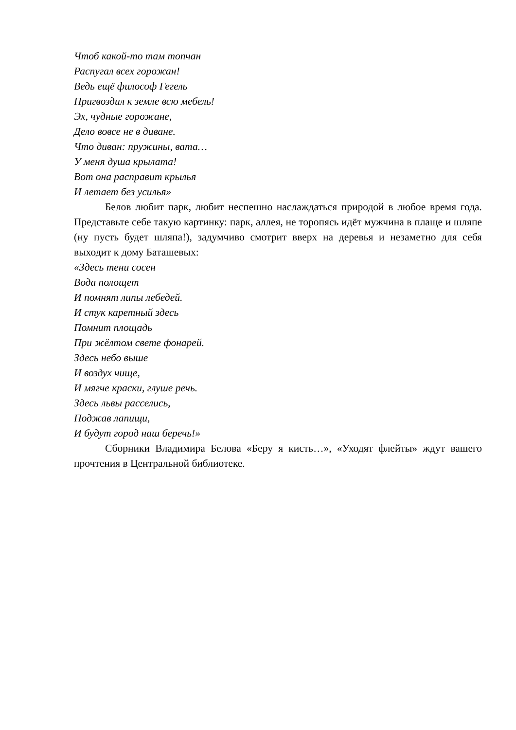Чтоб какой-то там топчан
Распугал всех горожан!
Ведь ещё философ Гегель
Пригвоздил к земле всю мебель!
Эх, чудные горожане,
Дело вовсе не в диване.
Что диван: пружины, вата…
У меня душа крылата!
Вот она расправит крылья
И летает без усилья»
Белов любит парк, любит неспешно наслаждаться природой в любое время года. Представьте себе такую картинку: парк, аллея, не торопясь идёт мужчина в плаще и шляпе (ну пусть будет шляпа!), задумчиво смотрит вверх на деревья и незаметно для себя выходит к дому Баташевых:
«Здесь тени сосен
Вода полощет
И помнят липы лебедей.
И стук каретный здесь
Помнит площадь
При жёлтом свете фонарей.
Здесь небо выше
И воздух чище,
И мягче краски, глуше речь.
Здесь львы расселись,
Поджав лапищи,
И будут город наш беречь!»
Сборники Владимира Белова «Беру я кисть…», «Уходят флейты» ждут вашего прочтения в Центральной библиотеке.